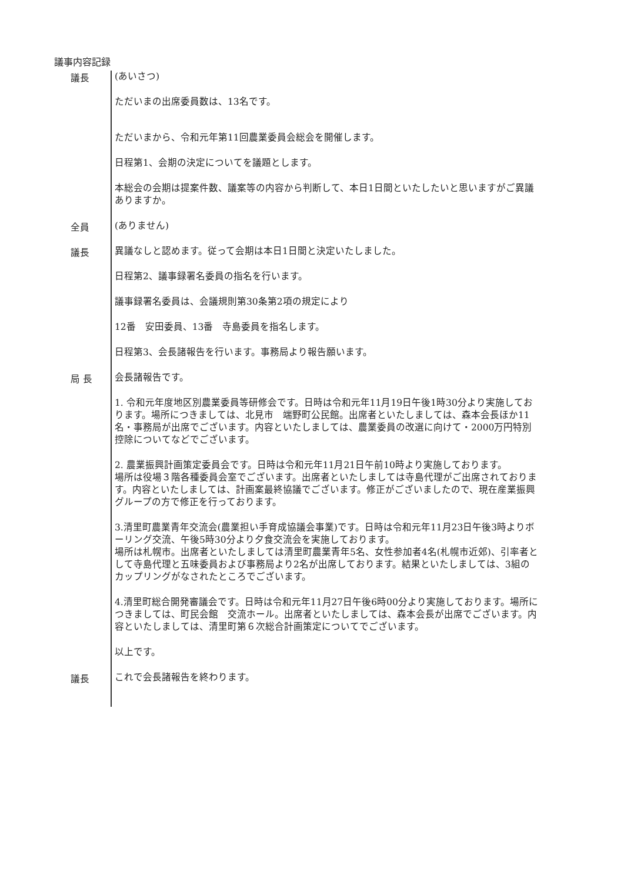議事内容記録
議長
(あいさつ)
ただいまの出席委員数は、13名です。
ただいまから、令和元年第11回農業委員会総会を開催します。
日程第1、会期の決定についてを議題とします。
本総会の会期は提案件数、議案等の内容から判断して、本日1日間といたしたいと思いますがご異議ありますか。
全員
(ありません)
議長
異議なしと認めます。従って会期は本日1日間と決定いたしました。
日程第2、議事録署名委員の指名を行います。
議事録署名委員は、会議規則第30条第2項の規定により
12番　安田委員、13番　寺島委員を指名します。
日程第3、会長諸報告を行います。事務局より報告願います。
局 長
会長諸報告です。
1. 令和元年度地区別農業委員等研修会です。日時は令和元年11月19日午後1時30分より実施しております。場所につきましては、北見市　端野町公民館。出席者といたしましては、森本会長ほか11名・事務局が出席でございます。内容といたしましては、農業委員の改選に向けて・2000万円特別控除についてなどでございます。
2. 農業振興計画策定委員会です。日時は令和元年11月21日午前10時より実施しております。
場所は役場３階各種委員会室でございます。出席者といたしましては寺島代理がご出席されております。内容といたしましては、計画案最終協議でございます。修正がございましたので、現在産業振興グループの方で修正を行っております。
3.清里町農業青年交流会(農業担い手育成協議会事業)です。日時は令和元年11月23日午後3時よりボーリング交流、午後5時30分より夕食交流会を実施しております。
場所は札幌市。出席者といたしましては清里町農業青年5名、女性参加者4名(札幌市近郊)、引率者として寺島代理と五味委員および事務局より2名が出席しております。結果といたしましては、3組のカップリングがなされたところでございます。
4.清里町総合開発審議会です。日時は令和元年11月27日午後6時00分より実施しております。場所につきましては、町民会館　交流ホール。出席者といたしましては、森本会長が出席でございます。内容といたしましては、清里町第６次総合計画策定についてでございます。
以上です。
議長
これで会長諸報告を終わります。